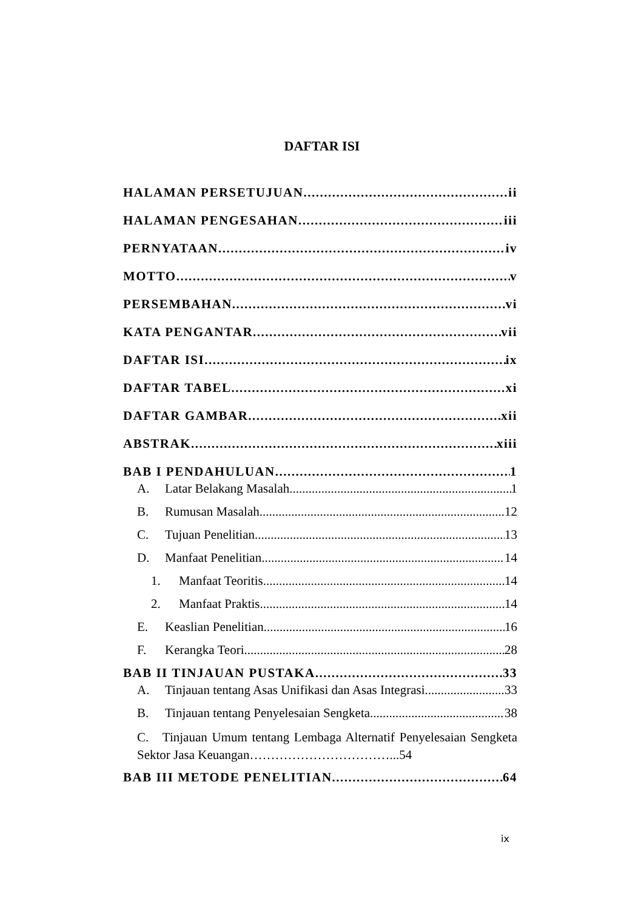DAFTAR ISI
HALAMAN PERSETUJUAN ii
HALAMAN PENGESAHAN iii
PERNYATAAN iv
MOTTO v
PERSEMBAHAN vi
KATA PENGANTAR vii
DAFTAR ISI ix
DAFTAR TABEL xi
DAFTAR GAMBAR xii
ABSTRAK xiii
BAB I PENDAHULUAN 1
A. Latar Belakang Masalah 1
B. Rumusan Masalah 12
C. Tujuan Penelitian 13
D. Manfaat Penelitian 14
1. Manfaat Teoritis 14
2. Manfaat Praktis 14
E. Keaslian Penelitian 16
F. Kerangka Teori 28
BAB II TINJAUAN PUSTAKA 33
A. Tinjauan tentang Asas Unifikasi dan Asas Integrasi 33
B. Tinjauan tentang Penyelesaian Sengketa 38
C. Tinjauan Umum tentang Lembaga Alternatif Penyelesaian Sengketa Sektor Jasa Keuangan……………………………...54
BAB III METODE PENELITIAN 64
ix